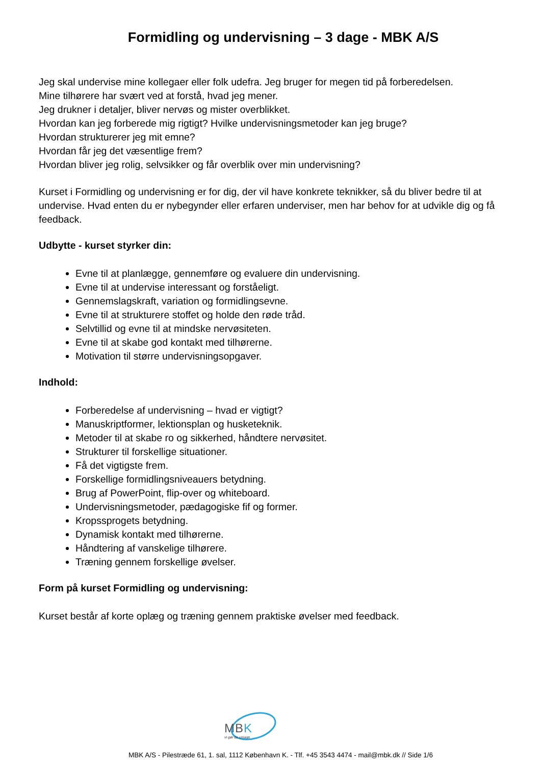Formidling og undervisning – 3 dage - MBK A/S
Jeg skal undervise mine kollegaer eller folk udefra. Jeg bruger for megen tid på forberedelsen.
Mine tilhørere har svært ved at forstå, hvad jeg mener.
Jeg drukner i detaljer, bliver nervøs og mister overblikket.
Hvordan kan jeg forberede mig rigtigt? Hvilke undervisningsmetoder kan jeg bruge?
Hvordan strukturerer jeg mit emne?
Hvordan får jeg det væsentlige frem?
Hvordan bliver jeg rolig, selvsikker og får overblik over min undervisning?
Kurset i Formidling og undervisning er for dig, der vil have konkrete teknikker, så du bliver bedre til at undervise. Hvad enten du er nybegynder eller erfaren underviser, men har behov for at udvikle dig og få feedback.
Udbytte - kurset styrker din:
Evne til at planlægge, gennemføre og evaluere din undervisning.
Evne til at undervise interessant og forståeligt.
Gennemslagskraft, variation og formidlingsevne.
Evne til at strukturere stoffet og holde den røde tråd.
Selvtillid og evne til at mindske nervøsiteten.
Evne til at skabe god kontakt med tilhørerne.
Motivation til større undervisningsopgaver.
Indhold:
Forberedelse af undervisning – hvad er vigtigt?
Manuskriptformer, lektionsplan og husketeknik.
Metoder til at skabe ro og sikkerhed, håndtere nervøsitet.
Strukturer til forskellige situationer.
Få det vigtigste frem.
Forskellige formidlingsniveauers betydning.
Brug af PowerPoint, flip-over og whiteboard.
Undervisningsmetoder, pædagogiske fif og former.
Kropssprogets betydning.
Dynamisk kontakt med tilhørerne.
Håndtering af vanskelige tilhørere.
Træning gennem forskellige øvelser.
Form på kurset Formidling og undervisning:
Kurset består af korte oplæg og træning gennem praktiske øvelser med feedback.
MBK
vi gør os umage
MBK A/S - Pilestræde 61, 1. sal, 1112 København K. - Tlf. +45 3543 4474 - mail@mbk.dk // Side 1/6